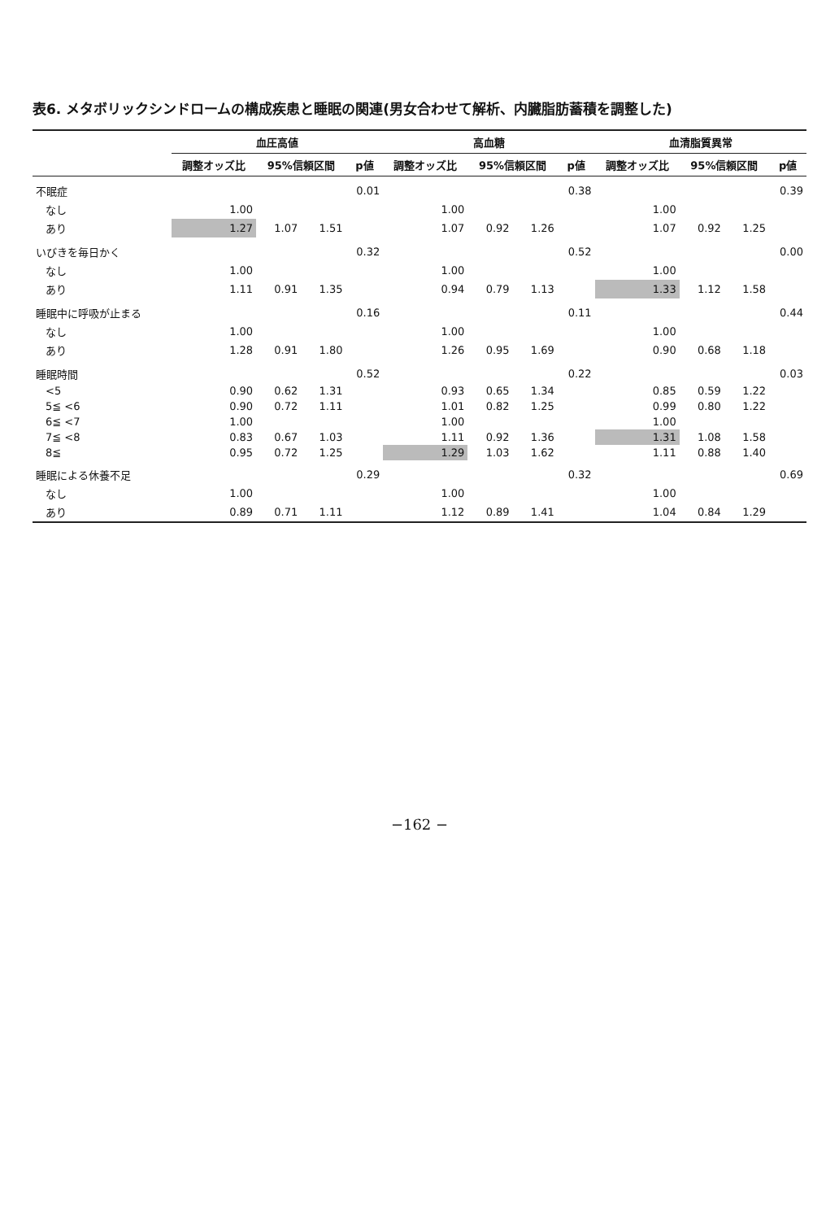表6. メタボリックシンドロームの構成疾患と睡眠の関連(男女合わせて解析、内臓脂肪蓄積を調整した)
| | 血圧高値 | | | | 高血糖 | | | | 血清脂質異常 | | | |
| --- | --- | --- | --- | --- | --- | --- | --- | --- | --- | --- | --- | --- |
| | 調整オッズ比 | 95%信頼区間 | | p値 | 調整オッズ比 | 95%信頼区間 | | p値 | 調整オッズ比 | 95%信頼区間 | | p値 |
| 不眠症 | | | | 0.01 | | | | 0.38 | | | | 0.39 |
| なし | 1.00 | | | | 1.00 | | | | 1.00 | | | |
| あり | 1.27 | 1.07 | 1.51 | | 1.07 | 0.92 | 1.26 | | 1.07 | 0.92 | 1.25 | |
| いびきを毎日かく | | | | 0.32 | | | | 0.52 | | | | 0.00 |
| なし | 1.00 | | | | 1.00 | | | | 1.00 | | | |
| あり | 1.11 | 0.91 | 1.35 | | 0.94 | 0.79 | 1.13 | | 1.33 | 1.12 | 1.58 | |
| 睡眠中に呼吸が止まる | | | | 0.16 | | | | 0.11 | | | | 0.44 |
| なし | 1.00 | | | | 1.00 | | | | 1.00 | | | |
| あり | 1.28 | 0.91 | 1.80 | | 1.26 | 0.95 | 1.69 | | 0.90 | 0.68 | 1.18 | |
| 睡眠時間 | | | | 0.52 | | | | 0.22 | | | | 0.03 |
| <5 | 0.90 | 0.62 | 1.31 | | 0.93 | 0.65 | 1.34 | | 0.85 | 0.59 | 1.22 | |
| 5≦ <6 | 0.90 | 0.72 | 1.11 | | 1.01 | 0.82 | 1.25 | | 0.99 | 0.80 | 1.22 | |
| 6≦ <7 | 1.00 | | | | 1.00 | | | | 1.00 | | | |
| 7≦ <8 | 0.83 | 0.67 | 1.03 | | 1.11 | 0.92 | 1.36 | | 1.31 | 1.08 | 1.58 | |
| 8≦ | 0.95 | 0.72 | 1.25 | | 1.29 | 1.03 | 1.62 | | 1.11 | 0.88 | 1.40 | |
| 睡眠による休養不足 | | | | 0.29 | | | | 0.32 | | | | 0.69 |
| なし | 1.00 | | | | 1.00 | | | | 1.00 | | | |
| あり | 0.89 | 0.71 | 1.11 | | 1.12 | 0.89 | 1.41 | | 1.04 | 0.84 | 1.29 | |
−162 −